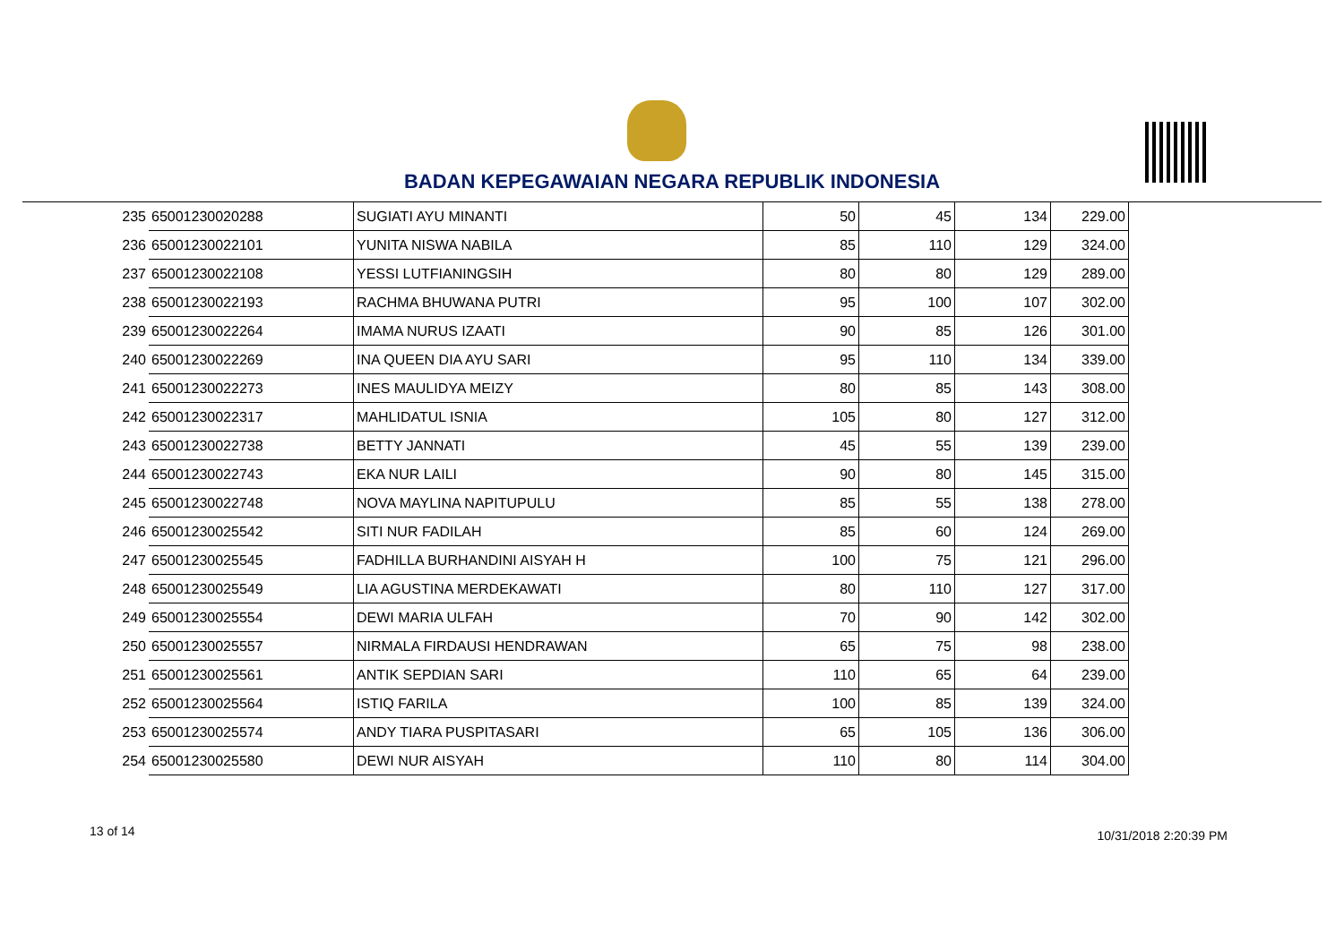BADAN KEPEGAWAIAN NEGARA REPUBLIK INDONESIA
| 235 | 65001230020288 | SUGIATI AYU MINANTI | 50 | 45 | 134 | 229.00 |
| 236 | 65001230022101 | YUNITA NISWA NABILA | 85 | 110 | 129 | 324.00 |
| 237 | 65001230022108 | YESSI LUTFIANINGSIH | 80 | 80 | 129 | 289.00 |
| 238 | 65001230022193 | RACHMA BHUWANA PUTRI | 95 | 100 | 107 | 302.00 |
| 239 | 65001230022264 | IMAMA NURUS IZAATI | 90 | 85 | 126 | 301.00 |
| 240 | 65001230022269 | INA QUEEN DIA AYU SARI | 95 | 110 | 134 | 339.00 |
| 241 | 65001230022273 | INES MAULIDYA MEIZY | 80 | 85 | 143 | 308.00 |
| 242 | 65001230022317 | MAHLIDATUL ISNIA | 105 | 80 | 127 | 312.00 |
| 243 | 65001230022738 | BETTY JANNATI | 45 | 55 | 139 | 239.00 |
| 244 | 65001230022743 | EKA NUR LAILI | 90 | 80 | 145 | 315.00 |
| 245 | 65001230022748 | NOVA MAYLINA NAPITUPULU | 85 | 55 | 138 | 278.00 |
| 246 | 65001230025542 | SITI NUR FADILAH | 85 | 60 | 124 | 269.00 |
| 247 | 65001230025545 | FADHILLA BURHANDINI AISYAH H | 100 | 75 | 121 | 296.00 |
| 248 | 65001230025549 | LIA AGUSTINA MERDEKAWATI | 80 | 110 | 127 | 317.00 |
| 249 | 65001230025554 | DEWI MARIA ULFAH | 70 | 90 | 142 | 302.00 |
| 250 | 65001230025557 | NIRMALA FIRDAUSI HENDRAWAN | 65 | 75 | 98 | 238.00 |
| 251 | 65001230025561 | ANTIK SEPDIAN SARI | 110 | 65 | 64 | 239.00 |
| 252 | 65001230025564 | ISTIQ FARILA | 100 | 85 | 139 | 324.00 |
| 253 | 65001230025574 | ANDY TIARA PUSPITASARI | 65 | 105 | 136 | 306.00 |
| 254 | 65001230025580 | DEWI NUR AISYAH | 110 | 80 | 114 | 304.00 |
13 of 14 10/31/2018 2:20:39 PM